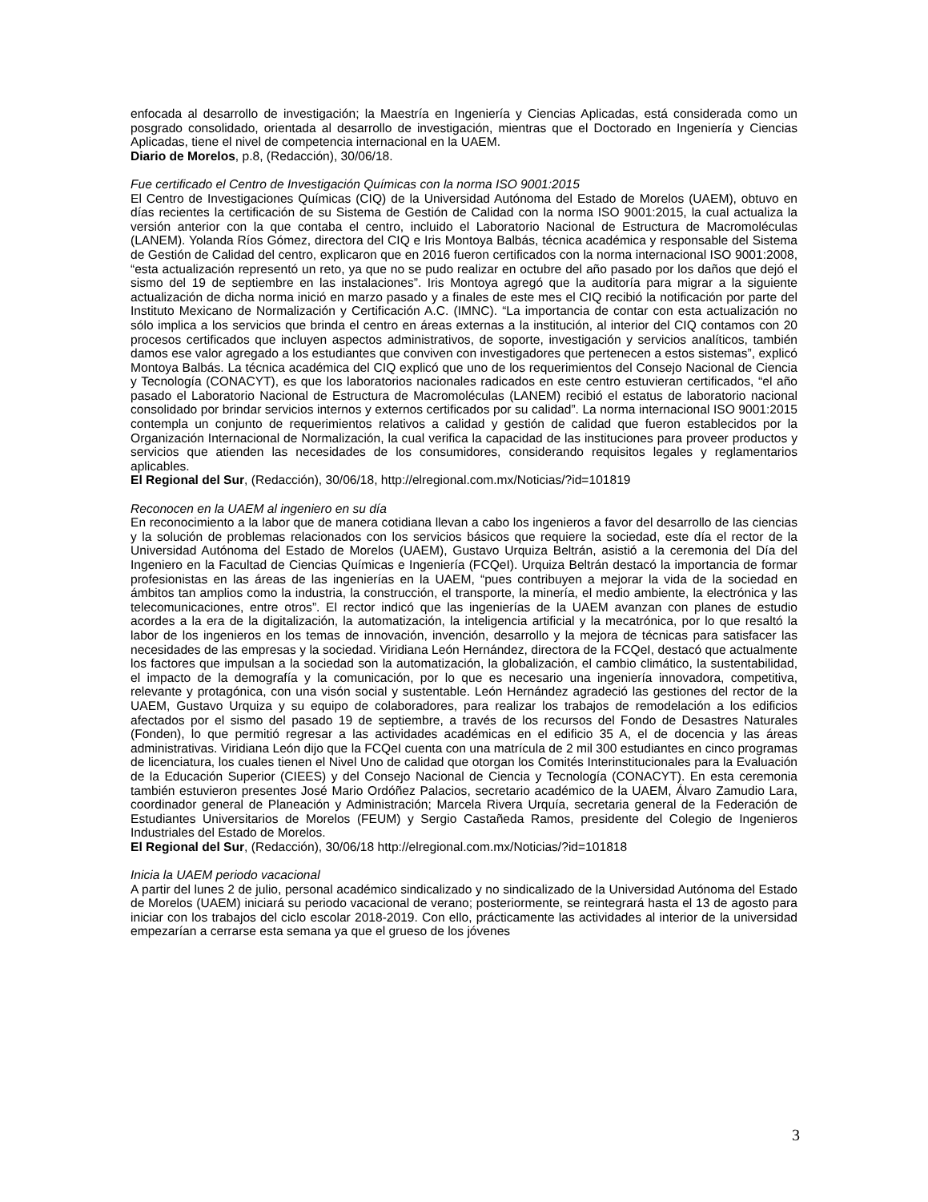enfocada al desarrollo de investigación; la Maestría en Ingeniería y Ciencias Aplicadas, está considerada como un posgrado consolidado, orientada al desarrollo de investigación, mientras que el Doctorado en Ingeniería y Ciencias Aplicadas, tiene el nivel de competencia internacional en la UAEM.
Diario de Morelos, p.8, (Redacción), 30/06/18.
Fue certificado el Centro de Investigación Químicas con la norma ISO 9001:2015
El Centro de Investigaciones Químicas (CIQ) de la Universidad Autónoma del Estado de Morelos (UAEM), obtuvo en días recientes la certificación de su Sistema de Gestión de Calidad con la norma ISO 9001:2015, la cual actualiza la versión anterior con la que contaba el centro, incluido el Laboratorio Nacional de Estructura de Macromoléculas (LANEM). Yolanda Ríos Gómez, directora del CIQ e Iris Montoya Balbás, técnica académica y responsable del Sistema de Gestión de Calidad del centro, explicaron que en 2016 fueron certificados con la norma internacional ISO 9001:2008, “esta actualización representó un reto, ya que no se pudo realizar en octubre del año pasado por los daños que dejó el sismo del 19 de septiembre en las instalaciones”. Iris Montoya agregó que la auditoría para migrar a la siguiente actualización de dicha norma inició en marzo pasado y a finales de este mes el CIQ recibió la notificación por parte del Instituto Mexicano de Normalización y Certificación A.C. (IMNC). “La importancia de contar con esta actualización no sólo implica a los servicios que brinda el centro en áreas externas a la institución, al interior del CIQ contamos con 20 procesos certificados que incluyen aspectos administrativos, de soporte, investigación y servicios analíticos, también damos ese valor agregado a los estudiantes que conviven con investigadores que pertenecen a estos sistemas”, explicó Montoya Balbás. La técnica académica del CIQ explicó que uno de los requerimientos del Consejo Nacional de Ciencia y Tecnología (CONACYT), es que los laboratorios nacionales radicados en este centro estuvieran certificados, “el año pasado el Laboratorio Nacional de Estructura de Macromoléculas (LANEM) recibió el estatus de laboratorio nacional consolidado por brindar servicios internos y externos certificados por su calidad”. La norma internacional ISO 9001:2015 contempla un conjunto de requerimientos relativos a calidad y gestión de calidad que fueron establecidos por la Organización Internacional de Normalización, la cual verifica la capacidad de las instituciones para proveer productos y servicios que atienden las necesidades de los consumidores, considerando requisitos legales y reglamentarios aplicables.
El Regional del Sur, (Redacción), 30/06/18, http://elregional.com.mx/Noticias/?id=101819
Reconocen en la UAEM al ingeniero en su día
En reconocimiento a la labor que de manera cotidiana llevan a cabo los ingenieros a favor del desarrollo de las ciencias y la solución de problemas relacionados con los servicios básicos que requiere la sociedad, este día el rector de la Universidad Autónoma del Estado de Morelos (UAEM), Gustavo Urquiza Beltrán, asistió a la ceremonia del Día del Ingeniero en la Facultad de Ciencias Químicas e Ingeniería (FCQeI). Urquiza Beltrán destacó la importancia de formar profesionistas en las áreas de las ingenierías en la UAEM, “pues contribuyen a mejorar la vida de la sociedad en ámbitos tan amplios como la industria, la construcción, el transporte, la minería, el medio ambiente, la electrónica y las telecomunicaciones, entre otros”. El rector indicó que las ingenierías de la UAEM avanzan con planes de estudio acordes a la era de la digitalización, la automatización, la inteligencia artificial y la mecatrónica, por lo que resaltó la labor de los ingenieros en los temas de innovación, invención, desarrollo y la mejora de técnicas para satisfacer las necesidades de las empresas y la sociedad. Viridiana León Hernández, directora de la FCQeI, destacó que actualmente los factores que impulsan a la sociedad son la automatización, la globalización, el cambio climático, la sustentabilidad, el impacto de la demografía y la comunicación, por lo que es necesario una ingeniería innovadora, competitiva, relevante y protagónica, con una visón social y sustentable. León Hernández agradeció las gestiones del rector de la UAEM, Gustavo Urquiza y su equipo de colaboradores, para realizar los trabajos de remodelación a los edificios afectados por el sismo del pasado 19 de septiembre, a través de los recursos del Fondo de Desastres Naturales (Fonden), lo que permitió regresar a las actividades académicas en el edificio 35 A, el de docencia y las áreas administrativas. Viridiana León dijo que la FCQeI cuenta con una matrícula de 2 mil 300 estudiantes en cinco programas de licenciatura, los cuales tienen el Nivel Uno de calidad que otorgan los Comités Interinstitucionales para la Evaluación de la Educación Superior (CIEES) y del Consejo Nacional de Ciencia y Tecnología (CONACYT). En esta ceremonia también estuvieron presentes José Mario Ordóñez Palacios, secretario académico de la UAEM, Álvaro Zamudio Lara, coordinador general de Planeación y Administración; Marcela Rivera Urquía, secretaria general de la Federación de Estudiantes Universitarios de Morelos (FEUM) y Sergio Castañeda Ramos, presidente del Colegio de Ingenieros Industriales del Estado de Morelos.
El Regional del Sur, (Redacción), 30/06/18 http://elregional.com.mx/Noticias/?id=101818
Inicia la UAEM periodo vacacional
A partir del lunes 2 de julio, personal académico sindicalizado y no sindicalizado de la Universidad Autónoma del Estado de Morelos (UAEM) iniciará su periodo vacacional de verano; posteriormente, se reintegrará hasta el 13 de agosto para iniciar con los trabajos del ciclo escolar 2018-2019. Con ello, prácticamente las actividades al interior de la universidad empezarían a cerrarse esta semana ya que el grueso de los jóvenes
3